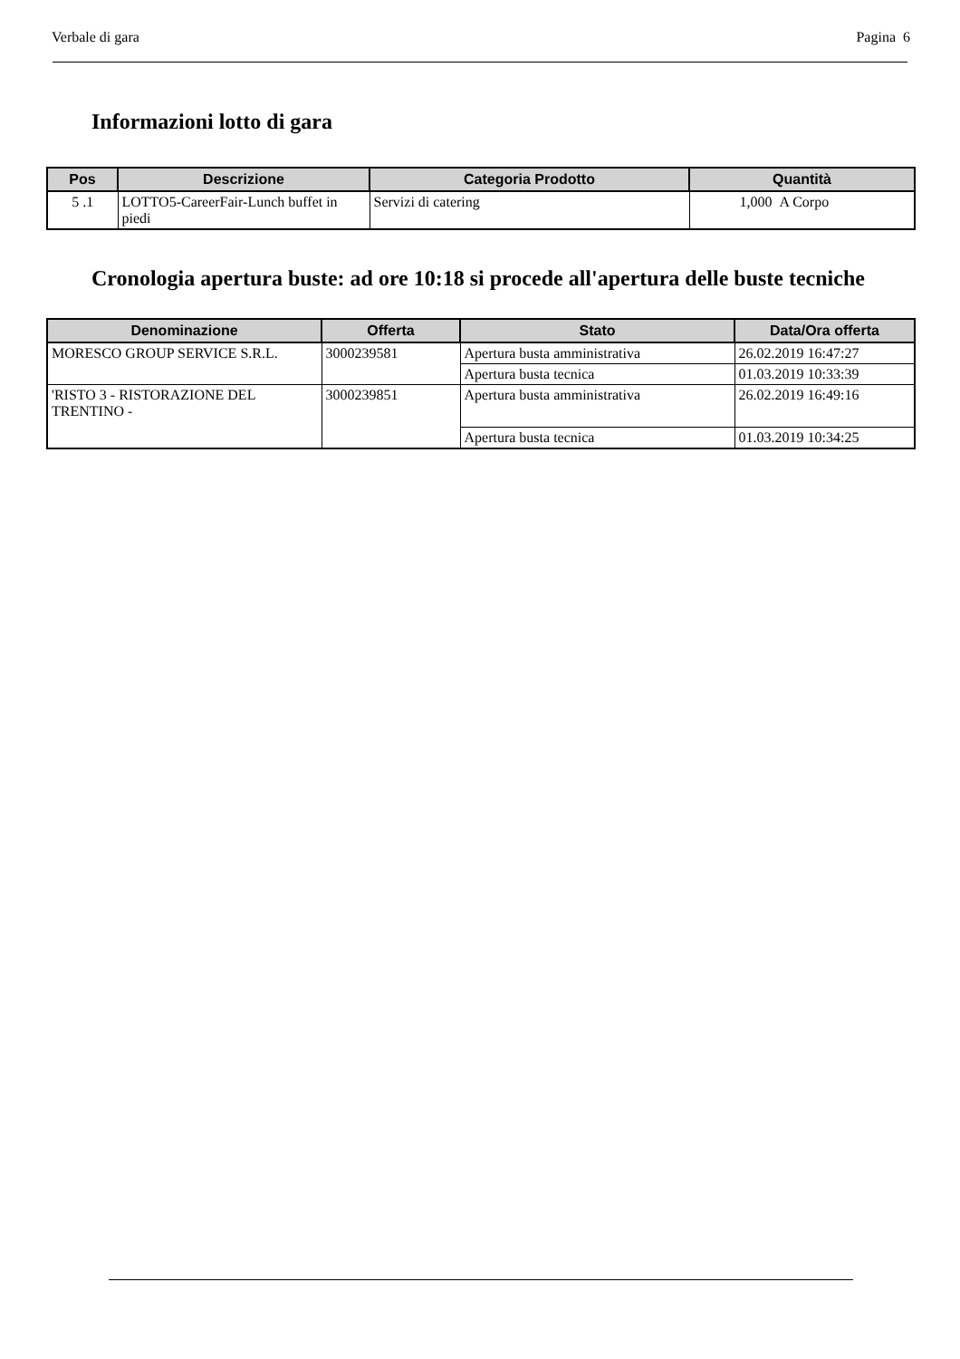Verbale di gara Pagina 6
Informazioni lotto di gara
| Pos | Descrizione | Categoria Prodotto | Quantità |
| --- | --- | --- | --- |
| 5 .1 | LOTTO5-CareerFair-Lunch buffet in piedi | Servizi di catering | 1,000 A Corpo |
Cronologia apertura buste: ad ore 10:18 si procede all'apertura delle buste tecniche
| Denominazione | Offerta | Stato | Data/Ora offerta |
| --- | --- | --- | --- |
| MORESCO GROUP SERVICE S.R.L. | 3000239581 | Apertura busta amministrativa | 26.02.2019 16:47:27 |
| | | Apertura busta tecnica | 01.03.2019 10:33:39 |
| 'RISTO 3 - RISTORAZIONE DEL TRENTINO - | 3000239851 | Apertura busta amministrativa | 26.02.2019 16:49:16 |
| | | Apertura busta tecnica | 01.03.2019 10:34:25 |